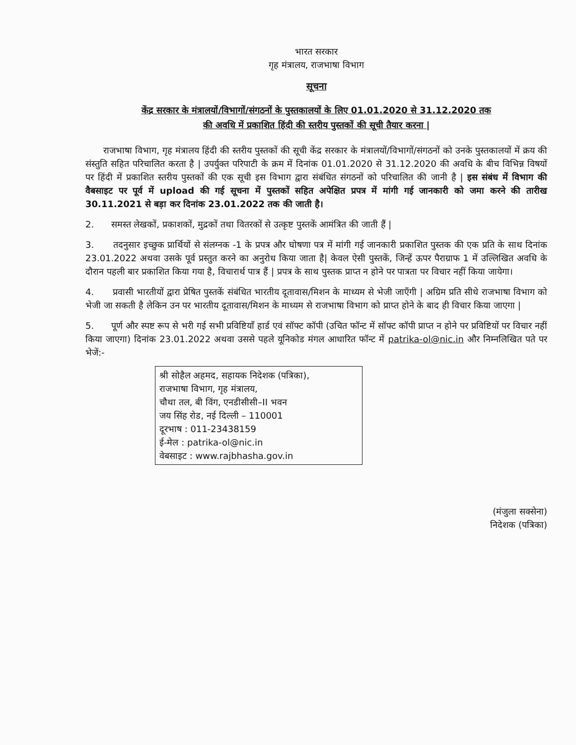भारत सरकार
गृह मंत्रालय, राजभाषा विभाग
सूचना
केंद्र सरकार के मंत्रालयों/विभागों/संगठनों के पुस्तकालयों के लिए 01.01.2020 से 31.12.2020 तक
की अवधि में प्रकाशित हिंदी की स्तरीय पुस्तकों की सूची तैयार करना |
राजभाषा विभाग, गृह मंत्रालय हिंदी की स्तरीय पुस्तकों की सूची केंद्र सरकार के मंत्रालयों/विभागों/संगठनों को उनके पुस्तकालयों में क्रय की संस्तुति सहित परिचालित करता है | उपर्युक्त परिपाटी के क्रम में दिनांक 01.01.2020 से 31.12.2020 की अवधि के बीच विभिन्न विषयों पर हिंदी में प्रकाशित स्तरीय पुस्तकों की एक सूची इस विभाग द्वारा संबंधित संगठनों को परिचालित की जानी है | इस संबंध में विभाग की वैबसाइट पर पूर्व में upload की गई सूचना में पुस्तकों सहित अपेक्षित प्रपत्र में मांगी गई जानकारी को जमा करने की तारीख 30.11.2021 से बड़ा कर दिनांक 23.01.2022 तक की जाती है।
2. समस्त लेखकों, प्रकाशकों, मुद्रकों तथा वितरकों से उत्कृष्ट पुस्तकें आमंत्रित की जाती हैं |
3. तदनुसार इच्छुक प्रार्थियों से संलग्नक -1 के प्रपत्र और घोषणा पत्र में मांगी गई जानकारी प्रकाशित पुस्तक की एक प्रति के साथ दिनांक 23.01.2022 अथवा उसके पूर्व प्रस्तुत करने का अनुरोध किया जाता है| केवल ऐसी पुस्तकें, जिन्हें ऊपर पैराग्राफ 1 में उल्लिखित अवधि के दौरान पहली बार प्रकाशित किया गया है, विचारार्थ पात्र हैं | प्रपत्र के साथ पुस्तक प्राप्त न होने पर पात्रता पर विचार नहीं किया जायेगा।
4. प्रवासी भारतीयों द्वारा प्रेषित पुस्तकें संबंधित भारतीय दूतावास/मिशन के माध्यम से भेजी जाएँगी | अग्रिम प्रति सीधे राजभाषा विभाग को भेजी जा सकती है लेकिन उन पर भारतीय दूतावास/मिशन के माध्यम से राजभाषा विभाग को प्राप्त होने के बाद ही विचार किया जाएगा |
5. पूर्ण और स्पष्ट रूप से भरी गई सभी प्रविष्टियाँ हार्ड एवं सॉफ्ट कॉपी (उचित फॉन्ट में सॉफ्ट कॉपी प्राप्त न होने पर प्रविष्टियों पर विचार नहीं किया जाएगा) दिनांक 23.01.2022 अथवा उससे पहले यूनिकोड मंगल आधारित फॉन्ट में patrika-ol@nic.in और निम्नलिखित पते पर भेजें:-
श्री सोहैल अहमद, सहायक निदेशक (पत्रिका),
राजभाषा विभाग, गृह मंत्रालय,
चौथा तल, बी विंग, एनडीसीसी–II भवन
जय सिंह रोड, नई दिल्ली – 110001
दूरभाष : 011-23438159
ई-मेल : patrika-ol@nic.in
वेबसाइट : www.rajbhasha.gov.in
(मंजुला सक्सेना)
निदेशक (पत्रिका)